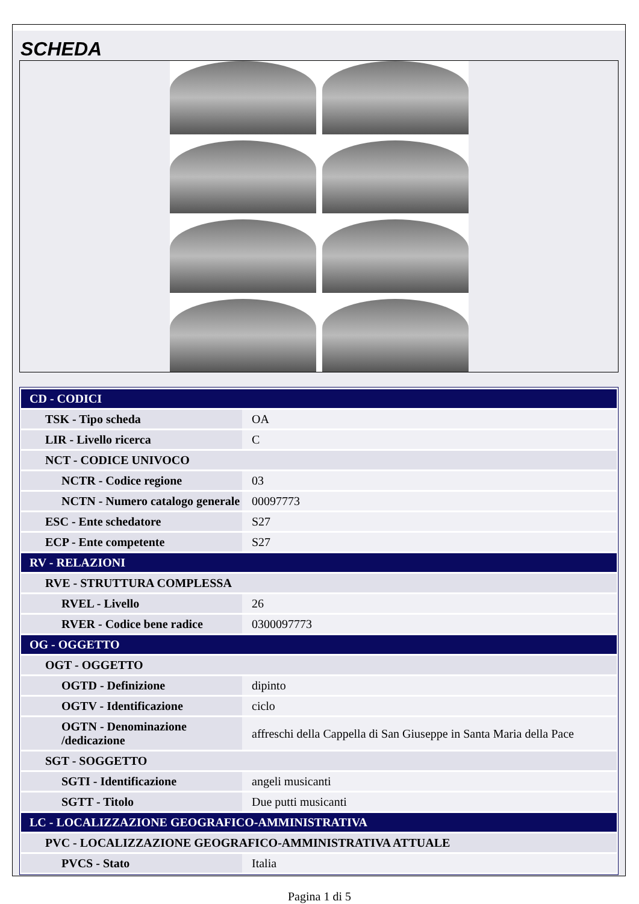SCHEDA
| CD - CODICI | |
| TSK - Tipo scheda | OA |
| LIR - Livello ricerca | C |
| NCT - CODICE UNIVOCO | |
| NCTR - Codice regione | 03 |
| NCTN - Numero catalogo generale | 00097773 |
| ESC - Ente schedatore | S27 |
| ECP - Ente competente | S27 |
| RV - RELAZIONI | |
| RVE - STRUTTURA COMPLESSA | |
| RVEL - Livello | 26 |
| RVER - Codice bene radice | 0300097773 |
| OG - OGGETTO | |
| OGT - OGGETTO | |
| OGTD - Definizione | dipinto |
| OGTV - Identificazione | ciclo |
| OGTN - Denominazione /dedicazione | affreschi della Cappella di San Giuseppe in Santa Maria della Pace |
| SGT - SOGGETTO | |
| SGTI - Identificazione | angeli musicanti |
| SGTT - Titolo | Due putti musicanti |
| LC - LOCALIZZAZIONE GEOGRAFICO-AMMINISTRATIVA | |
| PVC - LOCALIZZAZIONE GEOGRAFICO-AMMINISTRATIVA ATTUALE | |
| PVCS - Stato | Italia |
Pagina 1 di 5